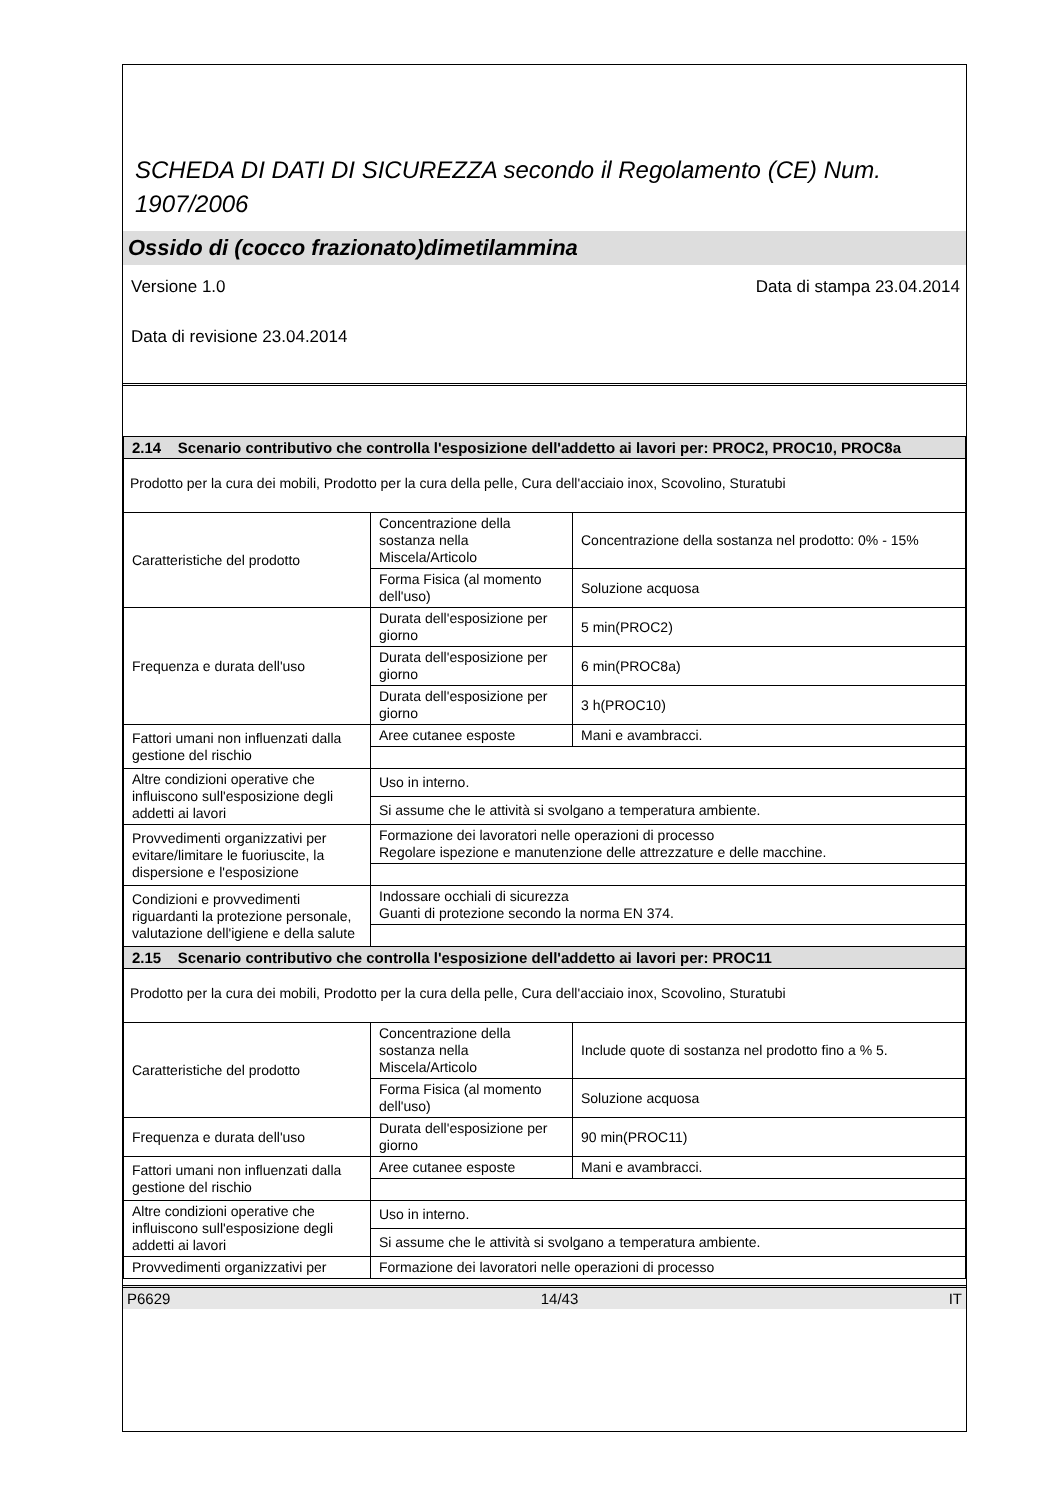SCHEDA DI DATI DI SICUREZZA secondo il Regolamento (CE) Num. 1907/2006
Ossido di (cocco frazionato)dimetilammina
Versione 1.0 Data di stampa 23.04.2014
Data di revisione 23.04.2014
| 2.14 Scenario contributivo che controlla l'esposizione dell'addetto ai lavori per: PROC2, PROC10, PROC8a | | |
| Prodotto per la cura dei mobili, Prodotto per la cura della pelle, Cura dell'acciaio inox, Scovolino, Sturatubi | | |
| Caratteristiche del prodotto | Concentrazione della sostanza nella Miscela/Articolo | Concentrazione della sostanza nel prodotto: 0% - 15% |
| | Forma Fisica (al momento dell'uso) | Soluzione acquosa |
| Frequenza e durata dell'uso | Durata dell'esposizione per giorno | 5 min(PROC2) |
| | Durata dell'esposizione per giorno | 6 min(PROC8a) |
| | Durata dell'esposizione per giorno | 3 h(PROC10) |
| Fattori umani non influenzati dalla gestione del rischio | Aree cutanee esposte | Mani e avambracci. |
| Altre condizioni operative che influiscono sull'esposizione degli addetti ai lavori | Uso in interno. | |
| | Si assume che le attività si svolgano a temperatura ambiente. | |
| Provvedimenti organizzativi per evitare/limitare le fuoriuscite, la dispersione e l'esposizione | Formazione dei lavoratori nelle operazioni di processo Regolare ispezione e manutenzione delle attrezzature e delle macchine. | |
| Condizioni e provvedimenti riguardanti la protezione personale, valutazione dell'igiene e della salute | Indossare occhiali di sicurezza Guanti di protezione secondo la norma EN 374. | |
| 2.15 Scenario contributivo che controlla l'esposizione dell'addetto ai lavori per: PROC11 | | |
| Prodotto per la cura dei mobili, Prodotto per la cura della pelle, Cura dell'acciaio inox, Scovolino, Sturatubi | | |
| Caratteristiche del prodotto | Concentrazione della sostanza nella Miscela/Articolo | Include quote di sostanza nel prodotto fino a % 5. |
| | Forma Fisica (al momento dell'uso) | Soluzione acquosa |
| Frequenza e durata dell'uso | Durata dell'esposizione per giorno | 90 min(PROC11) |
| Fattori umani non influenzati dalla gestione del rischio | Aree cutanee esposte | Mani e avambracci. |
| Altre condizioni operative che influiscono sull'esposizione degli addetti ai lavori | Uso in interno. | |
| | Si assume che le attività si svolgano a temperatura ambiente. | |
| Provvedimenti organizzativi per | Formazione dei lavoratori nelle operazioni di processo | |
P6629 14/43 IT